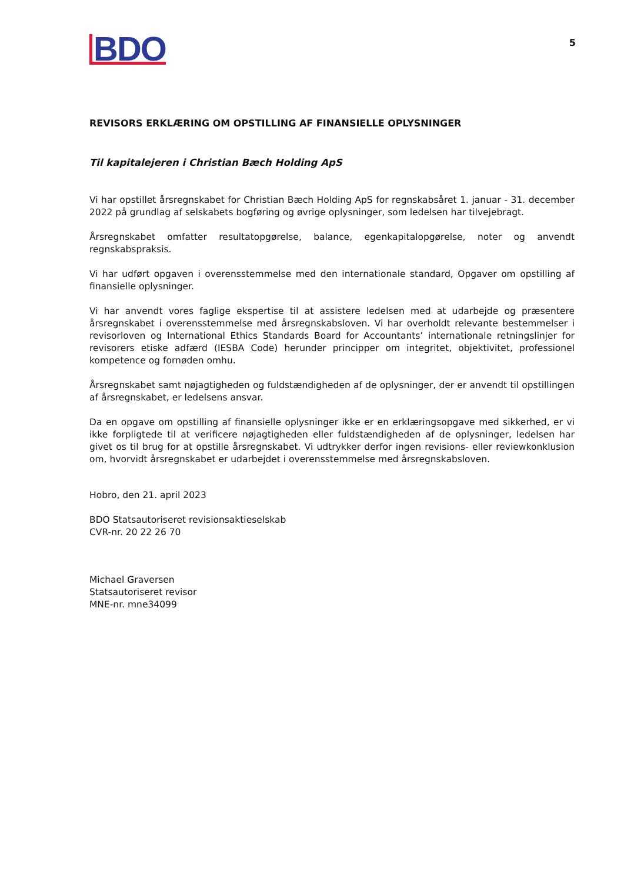BDO
5
REVISORS ERKLÆRING OM OPSTILLING AF FINANSIELLE OPLYSNINGER
Til kapitalejeren i Christian Bæch Holding ApS
Vi har opstillet årsregnskabet for Christian Bæch Holding ApS for regnskabsåret 1. januar - 31. december 2022 på grundlag af selskabets bogføring og øvrige oplysninger, som ledelsen har tilvejebragt.
Årsregnskabet omfatter resultatopgørelse, balance, egenkapitalopgørelse, noter og anvendt regnskabspraksis.
Vi har udført opgaven i overensstemmelse med den internationale standard, Opgaver om opstilling af finansielle oplysninger.
Vi har anvendt vores faglige ekspertise til at assistere ledelsen med at udarbejde og præsentere årsregnskabet i overensstemmelse med årsregnskabsloven. Vi har overholdt relevante bestemmelser i revisorloven og International Ethics Standards Board for Accountants’ internationale retningslinjer for revisorers etiske adfærd (IESBA Code) herunder principper om integritet, objektivitet, professionel kompetence og fornøden omhu.
Årsregnskabet samt nøjagtigheden og fuldstændigheden af de oplysninger, der er anvendt til opstillingen af årsregnskabet, er ledelsens ansvar.
Da en opgave om opstilling af finansielle oplysninger ikke er en erklæringsopgave med sikkerhed, er vi ikke forpligtede til at verificere nøjagtigheden eller fuldstændigheden af de oplysninger, ledelsen har givet os til brug for at opstille årsregnskabet. Vi udtrykker derfor ingen revisions- eller reviewkonklusion om, hvorvidt årsregnskabet er udarbejdet i overensstemmelse med årsregnskabsloven.
Hobro, den 21. april 2023
BDO Statsautoriseret revisionsaktieselskab
CVR-nr. 20 22 26 70
Michael Graversen
Statsautoriseret revisor
MNE-nr. mne34099